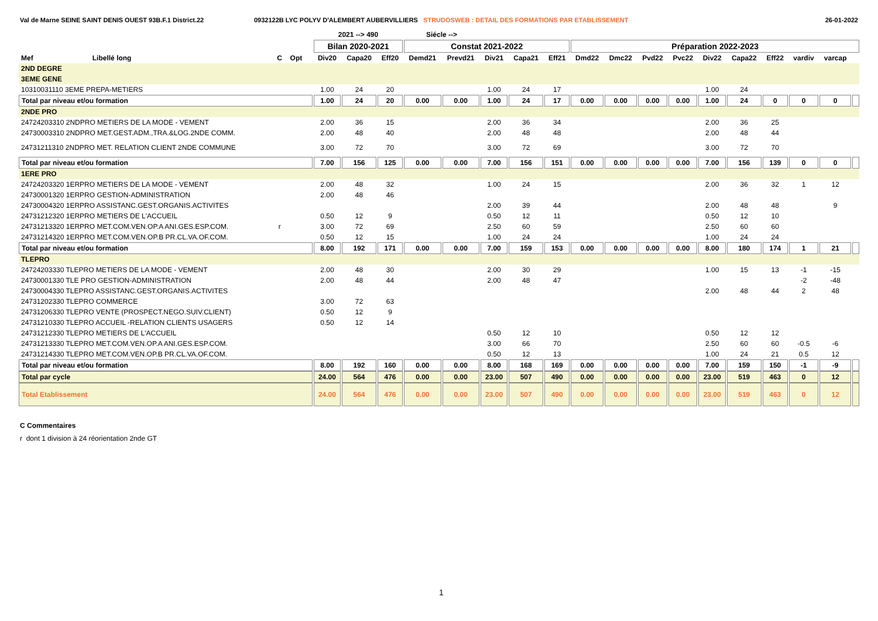Val de Marne SEINE SAINT DENIS OUEST 93B.F.1 District.22 0932122B LYC POLYV D'ALEMBERT AUBERVILLIERS STRUDOSWEB : DETAIL DES FORMATIONS PAR ETABLISSEMENT
26-01-2022
| | | | | | 2021 --> 490 | | | Siécle --> | | | | | | | | | | | | | | |
| --- | --- | --- | --- | --- | --- | --- | --- | --- | --- | --- | --- | --- | --- | --- | --- | --- | --- | --- | --- | --- | --- | --- |
| | | | | | Bilan 2020-2021 | | | Constat 2021-2022 | | | | | Préparation 2022-2023 | | | | | | | | | |
| Mef | Libellé long | C | Opt | | Div20 | Capa20 | Eff20 | Demd21 | Prevd21 | Div21 | Capa21 | Eff21 | Dmd22 | Dmc22 | Pvd22 | Pvc22 | Div22 | Capa22 | Eff22 | vardiv | varcap | |
| 2ND DEGRE | | | | | | | | | | | | | | | | | | | | | | |
| 3EME GENE | | | | | | | | | | | | | | | | | | | | | | |
| 10310031110 3EME PREPA-METIERS | | | | | 1.00 | 24 | 20 | | | 1.00 | 24 | 17 | | | | | 1.00 | 24 | | | | |
| Total par niveau et/ou formation | | | | | 1.00 | 24 | 20 | 0.00 | 0.00 | 1.00 | 24 | 17 | 0.00 | 0.00 | 0.00 | 0.00 | 1.00 | 24 | 0 | 0 | 0 | |
| 2NDE PRO | | | | | | | | | | | | | | | | | | | | | | |
| 24724203310 2NDPRO METIERS DE LA MODE - VEMENT | | | | | 2.00 | 36 | 15 | | | 2.00 | 36 | 34 | | | | | 2.00 | 36 | 25 | | | |
| 24730003310 2NDPRO MET.GEST.ADM.,TRA.&LOG.2NDE COMM. | | | | | 2.00 | 48 | 40 | | | 2.00 | 48 | 48 | | | | | 2.00 | 48 | 44 | | | |
| 24731211310 2NDPRO MET. RELATION CLIENT 2NDE COMMUNE | | | | | 3.00 | 72 | 70 | | | 3.00 | 72 | 69 | | | | | 3.00 | 72 | 70 | | | |
| Total par niveau et/ou formation | | | | | 7.00 | 156 | 125 | 0.00 | 0.00 | 7.00 | 156 | 151 | 0.00 | 0.00 | 0.00 | 0.00 | 7.00 | 156 | 139 | 0 | 0 | |
| 1ERE PRO | | | | | | | | | | | | | | | | | | | | | | |
| 24724203320 1ERPRO METIERS DE LA MODE - VEMENT | | | | | 2.00 | 48 | 32 | | | 1.00 | 24 | 15 | | | | | 2.00 | 36 | 32 | 1 | 12 | |
| 24730001320 1ERPRO GESTION-ADMINISTRATION | | | | | 2.00 | 48 | 46 | | | | | | | | | | | | | | | |
| 24730004320 1ERPRO ASSISTANC.GEST.ORGANIS.ACTIVITES | | | | | | | | | | 2.00 | 39 | 44 | | | | | 2.00 | 48 | 48 | | 9 | |
| 24731212320 1ERPRO METIERS DE L'ACCUEIL | | | | | 0.50 | 12 | 9 | | | 0.50 | 12 | 11 | | | | | 0.50 | 12 | 10 | | | |
| 24731213320 1ERPRO MET.COM.VEN.OP.A ANI.GES.ESP.COM. | | r | | | 3.00 | 72 | 69 | | | 2.50 | 60 | 59 | | | | | 2.50 | 60 | 60 | | | |
| 24731214320 1ERPRO MET.COM.VEN.OP.B PR.CL.VA.OF.COM. | | | | | 0.50 | 12 | 15 | | | 1.00 | 24 | 24 | | | | | 1.00 | 24 | 24 | | | |
| Total par niveau et/ou formation | | | | | 8.00 | 192 | 171 | 0.00 | 0.00 | 7.00 | 159 | 153 | 0.00 | 0.00 | 0.00 | 0.00 | 8.00 | 180 | 174 | 1 | 21 | |
| TLEPRO | | | | | | | | | | | | | | | | | | | | | | |
| 24724203330 TLEPRO METIERS DE LA MODE - VEMENT | | | | | 2.00 | 48 | 30 | | | 2.00 | 30 | 29 | | | | | 1.00 | 15 | 13 | -1 | -15 | |
| 24730001330 TLE PRO GESTION-ADMINISTRATION | | | | | 2.00 | 48 | 44 | | | 2.00 | 48 | 47 | | | | | | | | -2 | -48 | |
| 24730004330 TLEPRO ASSISTANC.GEST.ORGANIS.ACTIVITES | | | | | | | | | | | | | | | | | 2.00 | 48 | 44 | 2 | 48 | |
| 24731202330 TLEPRO COMMERCE | | | | | 3.00 | 72 | 63 | | | | | | | | | | | | | | | |
| 24731206330 TLEPRO VENTE (PROSPECT.NEGO.SUIV.CLIENT) | | | | | 0.50 | 12 | 9 | | | | | | | | | | | | | | | |
| 24731210330 TLEPRO ACCUEIL -RELATION CLIENTS USAGERS | | | | | 0.50 | 12 | 14 | | | | | | | | | | | | | | | |
| 24731212330 TLEPRO METIERS DE L'ACCUEIL | | | | | | | | | | 0.50 | 12 | 10 | | | | | 0.50 | 12 | 12 | | | |
| 24731213330 TLEPRO MET.COM.VEN.OP.A ANI.GES.ESP.COM. | | | | | | | | | | 3.00 | 66 | 70 | | | | | 2.50 | 60 | 60 | -0.5 | -6 | |
| 24731214330 TLEPRO MET.COM.VEN.OP.B PR.CL.VA.OF.COM. | | | | | | | | | | 0.50 | 12 | 13 | | | | | 1.00 | 24 | 21 | 0.5 | 12 | |
| Total par niveau et/ou formation | | | | | 8.00 | 192 | 160 | 0.00 | 0.00 | 8.00 | 168 | 169 | 0.00 | 0.00 | 0.00 | 0.00 | 7.00 | 159 | 150 | -1 | -9 | |
| Total par cycle | | | | | 24.00 | 564 | 476 | 0.00 | 0.00 | 23.00 | 507 | 490 | 0.00 | 0.00 | 0.00 | 0.00 | 23.00 | 519 | 463 | 0 | 12 | |
| Total Etablissement | | | | | 24.00 | 564 | 476 | 0.00 | 0.00 | 23.00 | 507 | 490 | 0.00 | 0.00 | 0.00 | 0.00 | 23.00 | 519 | 463 | 0 | 12 | |
C Commentaires
r dont 1 division à 24 réorientation 2nde GT
1